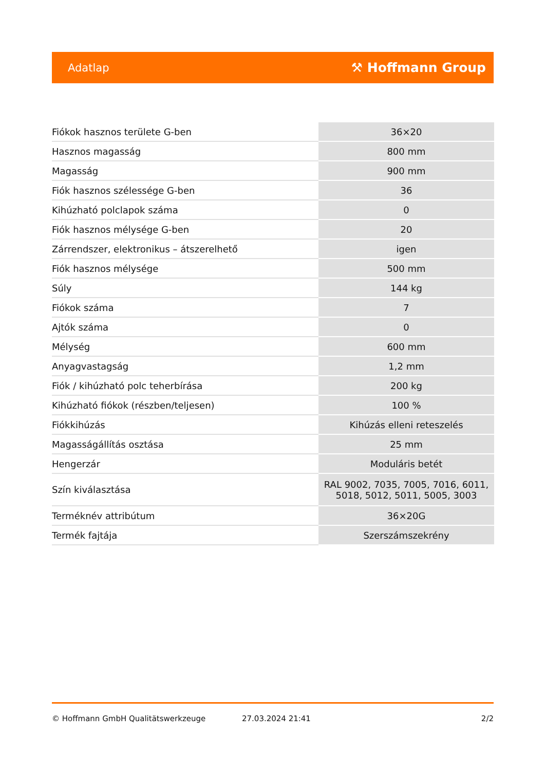Adatlap ⚒ Hoffmann Group
| Fiókok hasznos területe G-ben | 36×20 |
| Hasznos magasság | 800 mm |
| Magasság | 900 mm |
| Fiók hasznos szélessége G-ben | 36 |
| Kihúzható polclapok száma | 0 |
| Fiók hasznos mélysége G-ben | 20 |
| Zárrendszer, elektronikus – átszerelhető | igen |
| Fiók hasznos mélysége | 500 mm |
| Súly | 144 kg |
| Fiókok száma | 7 |
| Ajtók száma | 0 |
| Mélység | 600 mm |
| Anyagvastagság | 1,2 mm |
| Fiók / kihúzható polc teherbírása | 200 kg |
| Kihúzható fiókok (részben/teljesen) | 100 % |
| Fiókkihúzás | Kihúzás elleni reteszelés |
| Magasságállítás osztása | 25 mm |
| Hengerzár | Moduláris betét |
| Szín kiválasztása | RAL 9002, 7035, 7005, 7016, 6011, 5018, 5012, 5011, 5005, 3003 |
| Terméknév attribútum | 36×20G |
| Termék fajtája | Szerszámszekrény |
© Hoffmann GmbH Qualitätswerkzeuge 27.03.2024 21:41 2/2